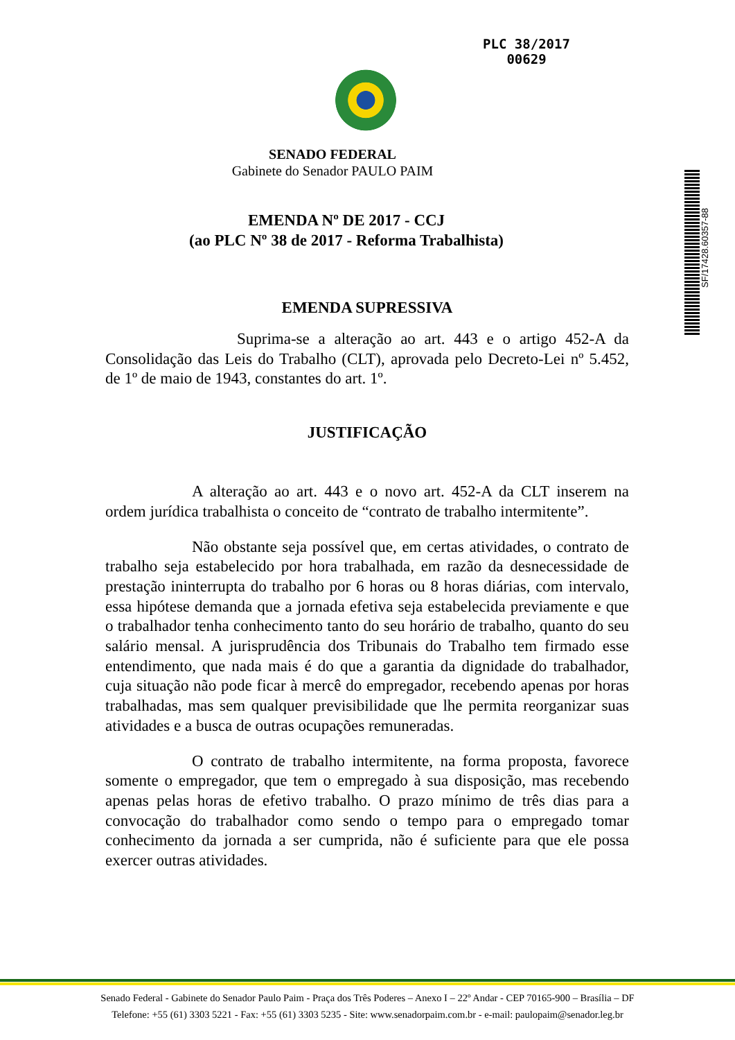PLC 38/2017
00629
SF/17428.60357-88
SENADO FEDERAL
Gabinete do Senador PAULO PAIM
EMENDA Nº DE 2017 - CCJ
(ao PLC Nº 38 de 2017 - Reforma Trabalhista)
EMENDA SUPRESSIVA
Suprima-se a alteração ao art. 443 e o artigo 452-A da Consolidação das Leis do Trabalho (CLT), aprovada pelo Decreto-Lei nº 5.452, de 1º de maio de 1943, constantes do art. 1º.
JUSTIFICAÇÃO
A alteração ao art. 443 e o novo art. 452-A da CLT inserem na ordem jurídica trabalhista o conceito de “contrato de trabalho intermitente”.
Não obstante seja possível que, em certas atividades, o contrato de trabalho seja estabelecido por hora trabalhada, em razão da desnecessidade de prestação ininterrupta do trabalho por 6 horas ou 8 horas diárias, com intervalo, essa hipótese demanda que a jornada efetiva seja estabelecida previamente e que o trabalhador tenha conhecimento tanto do seu horário de trabalho, quanto do seu salário mensal. A jurisprudência dos Tribunais do Trabalho tem firmado esse entendimento, que nada mais é do que a garantia da dignidade do trabalhador, cuja situação não pode ficar à mercê do empregador, recebendo apenas por horas trabalhadas, mas sem qualquer previsibilidade que lhe permita reorganizar suas atividades e a busca de outras ocupações remuneradas.
O contrato de trabalho intermitente, na forma proposta, favorece somente o empregador, que tem o empregado à sua disposição, mas recebendo apenas pelas horas de efetivo trabalho. O prazo mínimo de três dias para a convocação do trabalhador como sendo o tempo para o empregado tomar conhecimento da jornada a ser cumprida, não é suficiente para que ele possa exercer outras atividades.
Senado Federal - Gabinete do Senador Paulo Paim - Praça dos Três Poderes – Anexo I – 22º Andar - CEP 70165-900 – Brasília – DF
Telefone: +55 (61) 3303 5221 - Fax: +55 (61) 3303 5235 - Site: www.senadorpaim.com.br - e-mail: paulopaim@senador.leg.br